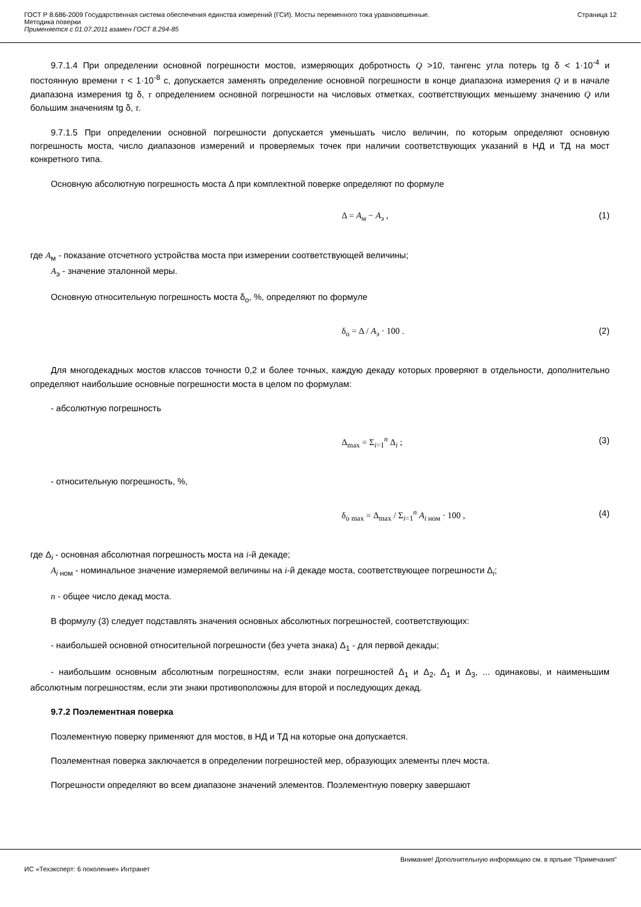ГОСТ Р 8.686-2009 Государственная система обеспечения единства измерений (ГСИ). Мосты переменного тока уравновешенные.
Методика поверки
Применяется с 01.07.2011 взамен ГОСТ 8.294-85
Страница 12
9.7.1.4 При определении основной погрешности мостов, измеряющих добротность Q >10, тангенс угла потерь tg δ < 1·10<sup>-4</sup> и постоянную времени τ < 1·10<sup>-8</sup> с, допускается заменять определение основной погрешности в конце диапазона измерения Q и в начале диапазона измерения tg δ, τ определением основной погрешности на числовых отметках, соответствующих меньшему значению Q или большим значениям tg δ, τ.
9.7.1.5 При определении основной погрешности допускается уменьшать число величин, по которым определяют основную погрешность моста, число диапазонов измерений и проверяемых точек при наличии соответствующих указаний в НД и ТД на мост конкретного типа.
Основную абсолютную погрешность моста Δ при комплектной поверке определяют по формуле
Δ = A<sub>м</sub> − A<sub>э</sub> , (1)
где A<sub>м</sub> - показание отсчетного устройства моста при измерении соответствующей величины;
A<sub>э</sub> - значение эталонной меры.
Основную относительную погрешность моста δ<sub>о</sub>, %, определяют по формуле
δ<sub>о</sub> = Δ / A<sub>э</sub> · 100 . (2)
Для многодекадных мостов классов точности 0,2 и более точных, каждую декаду которых проверяют в отдельности, дополнительно определяют наибольшие основные погрешности моста в целом по формулам:
- абсолютную погрешность
Δ<sub>max</sub> = Σ<sub>i=1</sub><sup>n</sup> Δ<sub>i</sub> ; (3)
- относительную погрешность, %,
δ<sub>о max</sub> = Δ<sub>max</sub> / Σ<sub>i=1</sub><sup>n</sup> A<sub>i ном</sub> · 100 , (4)
где Δ<sub>i</sub> - основная абсолютная погрешность моста на i-й декаде;
A<sub>i ном</sub> - номинальное значение измеряемой величины на i-й декаде моста, соответствующее погрешности Δ<sub>i</sub>;
n - общее число декад моста.
В формулу (3) следует подставлять значения основных абсолютных погрешностей, соответствующих:
- наибольшей основной относительной погрешности (без учета знака) Δ<sub>1</sub> - для первой декады;
- наибольшим основным абсолютным погрешностям, если знаки погрешностей Δ<sub>1</sub> и Δ<sub>2</sub>, Δ<sub>1</sub> и Δ<sub>3</sub>, ... одинаковы, и наименьшим абсолютным погрешностям, если эти знаки противоположны для второй и последующих декад.
9.7.2 Поэлементная поверка
Поэлементную поверку применяют для мостов, в НД и ТД на которые она допускается.
Поэлементная поверка заключается в определении погрешностей мер, образующих элементы плеч моста.
Погрешности определяют во всем диапазоне значений элементов. Поэлементную поверку завершают
Внимание! Дополнительную информацию см. в ярлыке "Примечания"
ИС «Техэксперт: 6 поколение» Интранет